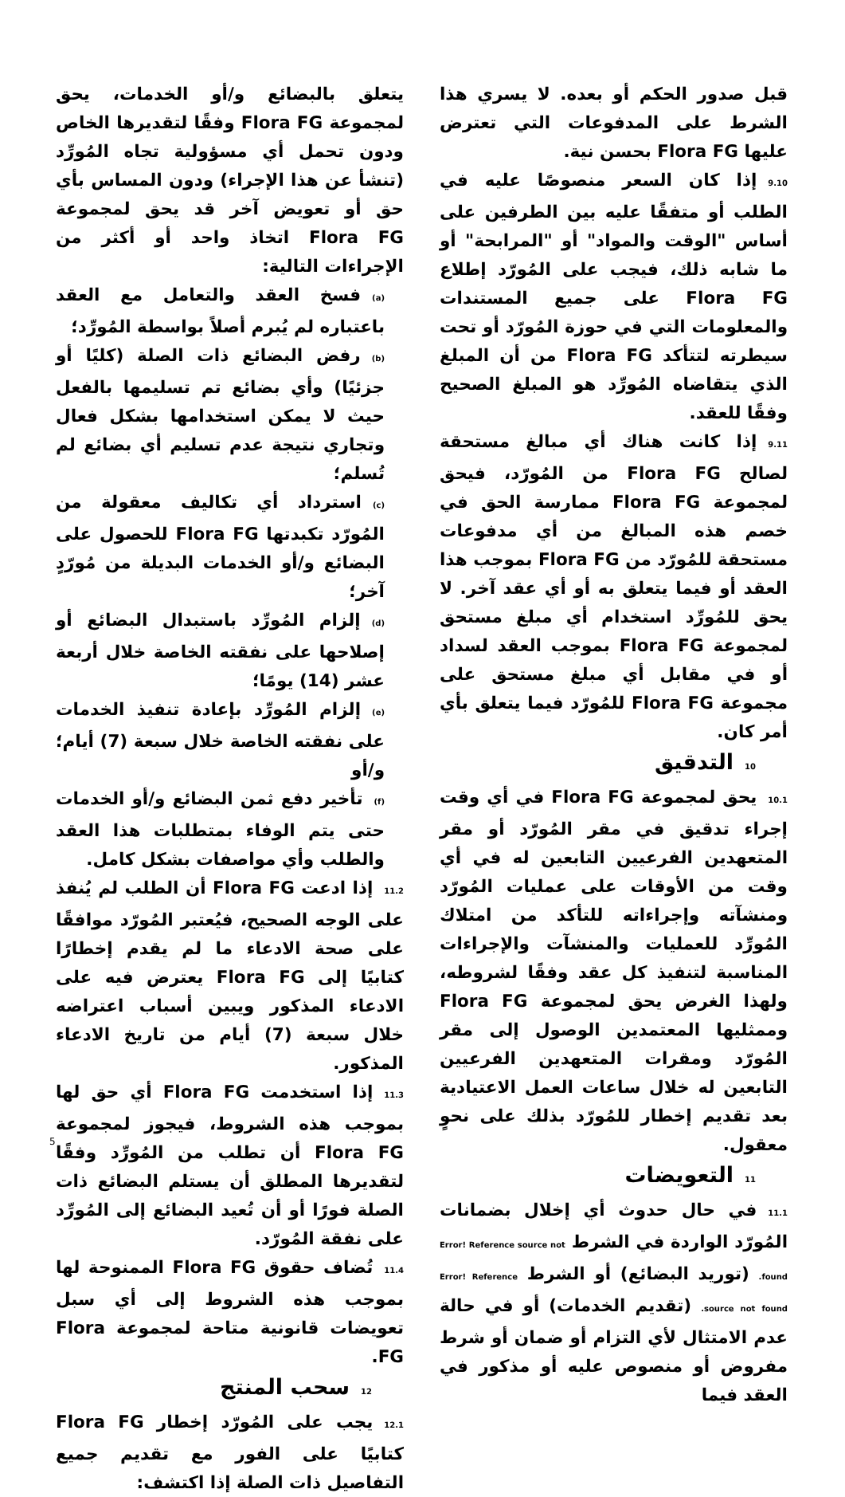يتعلق بالبضائع و/أو الخدمات، يحق لمجموعة Flora FG وفقًا لتقديرها الخاص ودون تحمل أي مسؤولية تجاه المُورِّد (تنشأ عن هذا الإجراء) ودون المساس بأي حق أو تعويض آخر قد يحق لمجموعة Flora FG اتخاذ واحد أو أكثر من الإجراءات التالية:
(a) فسخ العقد والتعامل مع العقد باعتباره لم يُبرم أصلاً بواسطة المُورِّد؛
(b) رفض البضائع ذات الصلة (كليًا أو جزئيًا) وأي بضائع تم تسليمها بالفعل حيث لا يمكن استخدامها بشكل فعال وتجاري نتيجة عدم تسليم أي بضائع لم تُسلم؛
(c) استرداد أي تكاليف معقولة من المُورّد تكبدتها Flora FG للحصول على البضائع و/أو الخدمات البديلة من مُورّدٍ آخر؛
(d) إلزام المُورِّد باستبدال البضائع أو إصلاحها على نفقته الخاصة خلال أربعة عشر (14) يومًا؛
(e) إلزام المُورِّد بإعادة تنفيذ الخدمات على نفقته الخاصة خلال سبعة (7) أيام؛ و/أو
(f) تأخير دفع ثمن البضائع و/أو الخدمات حتى يتم الوفاء بمتطلبات هذا العقد والطلب وأي مواصفات بشكل كامل.
11.2إذا ادعت Flora FG أن الطلب لم يُنفذ على الوجه الصحيح، فيُعتبر المُورّد موافقًا على صحة الادعاء ما لم يقدم إخطارًا كتابيًا إلى Flora FG يعترض فيه على الادعاء المذكور ويبين أسباب اعتراضه خلال سبعة (7) أيام من تاريخ الادعاء المذكور.
11.3إذا استخدمت Flora FG أي حق لها بموجب هذه الشروط، فيجوز لمجموعة Flora FG أن تطلب من المُورِّد وفقًا لتقديرها المطلق أن يستلم البضائع ذات الصلة فورًا أو أن تُعيد البضائع إلى المُورِّد على نفقة المُورّد.
11.4تُضاف حقوق Flora FG الممنوحة لها بموجب هذه الشروط إلى أي سبل تعويضات قانونية متاحة لمجموعة Flora FG.
12سحب المنتج
12.1يجب على المُورّد إخطار Flora FG كتابيًا على الفور مع تقديم جميع التفاصيل ذات الصلة إذا اكتشف:
قبل صدور الحكم أو بعده. لا يسري هذا الشرط على المدفوعات التي تعترض عليها Flora FG بحسن نية.
9.10إذا كان السعر منصوصًا عليه في الطلب أو متفقًا عليه بين الطرفين على أساس "الوقت والمواد" أو "المرابحة" أو ما شابه ذلك، فيجب على المُورّد إطلاع Flora FG على جميع المستندات والمعلومات التي في حوزة المُورّد أو تحت سيطرته لتتأكد Flora FG من أن المبلغ الذي يتقاضاه المُورِّد هو المبلغ الصحيح وفقًا للعقد.
9.11إذا كانت هناك أي مبالغ مستحقة لصالح Flora FG من المُورّد، فيحق لمجموعة Flora FG ممارسة الحق في خصم هذه المبالغ من أي مدفوعات مستحقة للمُورّد من Flora FG بموجب هذا العقد أو فيما يتعلق به أو أي عقد آخر. لا يحق للمُورِّد استخدام أي مبلغ مستحق لمجموعة Flora FG بموجب العقد لسداد أو في مقابل أي مبلغ مستحق على مجموعة Flora FG للمُورّد فيما يتعلق بأي أمر كان.
10التدقيق
10.1يحق لمجموعة Flora FG في أي وقت إجراء تدقيق في مقر المُورّد أو مقر المتعهدين الفرعيين التابعين له في أي وقت من الأوقات على عمليات المُورّد ومنشآته وإجراءاته للتأكد من امتلاك المُورِّد للعمليات والمنشآت والإجراءات المناسبة لتنفيذ كل عقد وفقًا لشروطه، ولهذا الغرض يحق لمجموعة Flora FG وممثليها المعتمدين الوصول إلى مقر المُورّد ومقرات المتعهدين الفرعيين التابعين له خلال ساعات العمل الاعتيادية بعد تقديم إخطار للمُورّد بذلك على نحوٍ معقول.
11التعويضات
11.1في حال حدوث أي إخلال بضمانات المُورّد الواردة في الشرط Error! Reference source not found. (توريد البضائع) أو الشرط Error! Reference source not found. (تقديم الخدمات) أو في حالة عدم الامتثال لأي التزام أو ضمان أو شرط مفروض أو منصوص عليه أو مذكور في العقد فيما
5